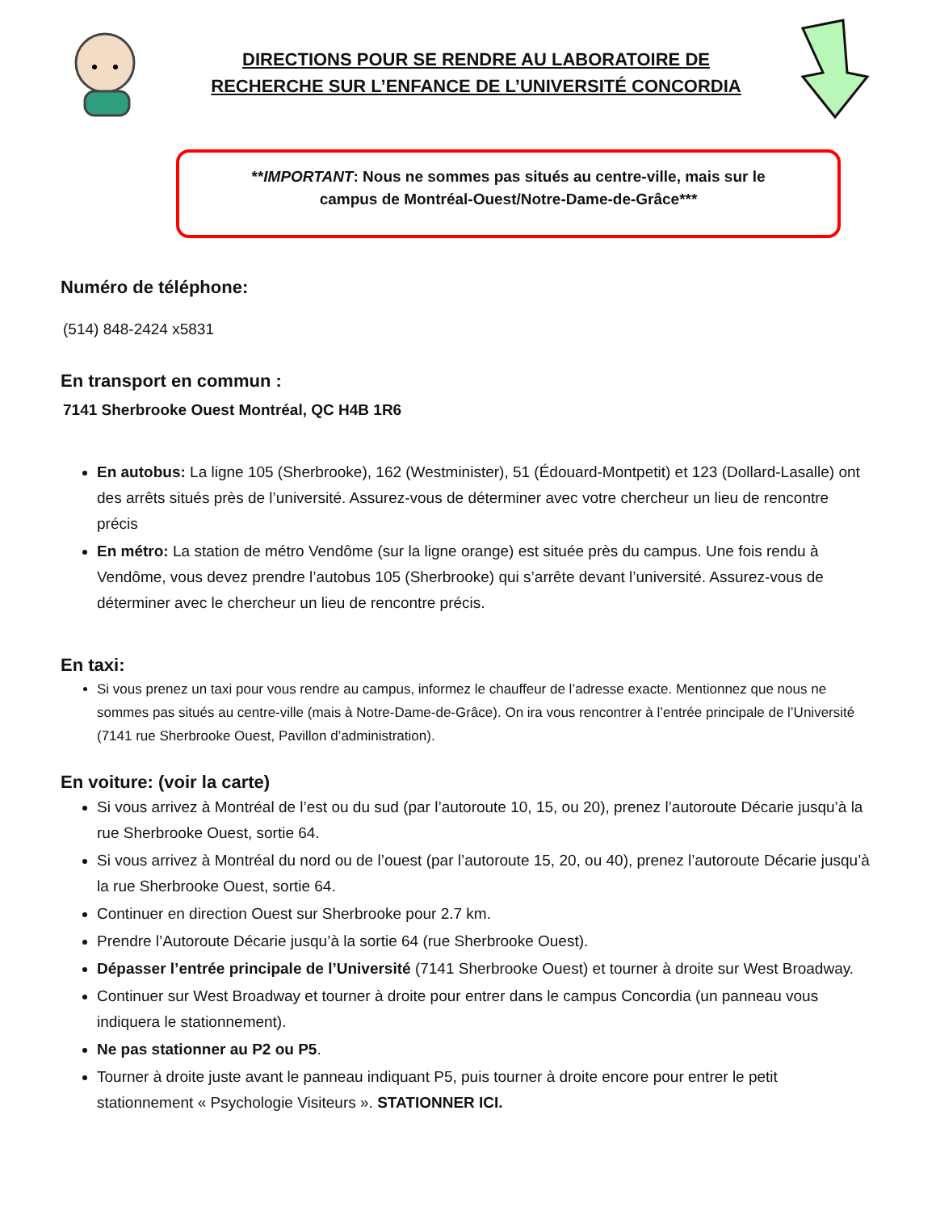DIRECTIONS POUR SE RENDRE AU LABORATOIRE DE
RECHERCHE SUR L’ENFANCE DE L’UNIVERSITÉ CONCORDIA
**IMPORTANT: Nous ne sommes pas situés au centre-ville, mais sur le
campus de Montréal-Ouest/Notre-Dame-de-Grâce***
Numéro de téléphone:
(514) 848-2424 x5831
En transport en commun :
7141 Sherbrooke Ouest Montréal, QC H4B 1R6
En autobus: La ligne 105 (Sherbrooke), 162 (Westminister), 51 (Édouard-Montpetit) et 123 (Dollard-Lasalle) ont des arrêts situés près de l’université. Assurez-vous de déterminer avec votre chercheur un lieu de rencontre précis
En métro: La station de métro Vendôme (sur la ligne orange) est située près du campus. Une fois rendu à Vendôme, vous devez prendre l’autobus 105 (Sherbrooke) qui s’arrête devant l’université. Assurez-vous de déterminer avec le chercheur un lieu de rencontre précis.
En taxi:
Si vous prenez un taxi pour vous rendre au campus, informez le chauffeur de l’adresse exacte. Mentionnez que nous ne sommes pas situés au centre-ville (mais à Notre-Dame-de-Grâce). On ira vous rencontrer à l’entrée principale de l’Université (7141 rue Sherbrooke Ouest, Pavillon d’administration).
En voiture: (voir la carte)
Si vous arrivez à Montréal de l’est ou du sud (par l’autoroute 10, 15, ou 20), prenez l’autoroute Décarie jusqu’à la rue Sherbrooke Ouest, sortie 64.
Si vous arrivez à Montréal du nord ou de l’ouest (par l’autoroute 15, 20, ou 40), prenez l’autoroute Décarie jusqu’à la rue Sherbrooke Ouest, sortie 64.
Continuer en direction Ouest sur Sherbrooke pour 2.7 km.
Prendre l’Autoroute Décarie jusqu’à la sortie 64 (rue Sherbrooke Ouest).
Dépasser l’entrée principale de l’Université (7141 Sherbrooke Ouest) et tourner à droite sur West Broadway.
Continuer sur West Broadway et tourner à droite pour entrer dans le campus Concordia (un panneau vous indiquera le stationnement).
Ne pas stationner au P2 ou P5.
Tourner à droite juste avant le panneau indiquant P5, puis tourner à droite encore pour entrer le petit stationnement « Psychologie Visiteurs ». STATIONNER ICI.